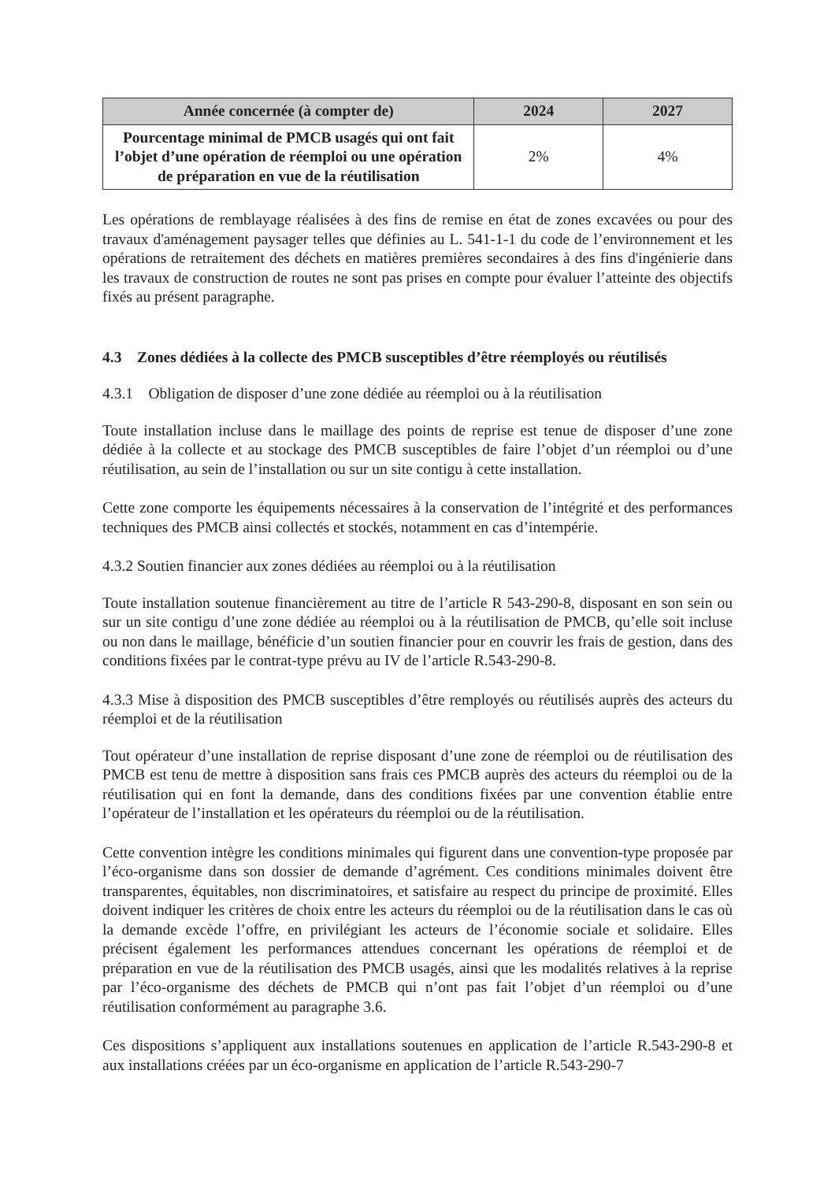| Année concernée (à compter de) | 2024 | 2027 |
| --- | --- | --- |
| Pourcentage minimal de PMCB usagés qui ont fait l’objet d’une opération de réemploi ou une opération de préparation en vue de la réutilisation | 2% | 4% |
Les opérations de remblayage réalisées à des fins de remise en état de zones excavées ou pour des travaux d'aménagement paysager telles que définies au L. 541-1-1 du code de l’environnement et les opérations de retraitement des déchets en matières premières secondaires à des fins d'ingénierie dans les travaux de construction de routes ne sont pas prises en compte pour évaluer l’atteinte des objectifs fixés au présent paragraphe.
4.3 Zones dédiées à la collecte des PMCB susceptibles d’être réemployés ou réutilisés
4.3.1 Obligation de disposer d’une zone dédiée au réemploi ou à la réutilisation
Toute installation incluse dans le maillage des points de reprise est tenue de disposer d’une zone dédiée à la collecte et au stockage des PMCB susceptibles de faire l’objet d’un réemploi ou d’une réutilisation, au sein de l’installation ou sur un site contigu à cette installation.
Cette zone comporte les équipements nécessaires à la conservation de l’intégrité et des performances techniques des PMCB ainsi collectés et stockés, notamment en cas d’intempérie.
4.3.2 Soutien financier aux zones dédiées au réemploi ou à la réutilisation
Toute installation soutenue financièrement au titre de l’article R 543-290-8, disposant en son sein ou sur un site contigu d’une zone dédiée au réemploi ou à la réutilisation de PMCB, qu’elle soit incluse ou non dans le maillage, bénéficie d’un soutien financier pour en couvrir les frais de gestion, dans des conditions fixées par le contrat-type prévu au IV de l’article R.543-290-8.
4.3.3 Mise à disposition des PMCB susceptibles d’être remployés ou réutilisés auprès des acteurs du réemploi et de la réutilisation
Tout opérateur d’une installation de reprise disposant d’une zone de réemploi ou de réutilisation des PMCB est tenu de mettre à disposition sans frais ces PMCB auprès des acteurs du réemploi ou de la réutilisation qui en font la demande, dans des conditions fixées par une convention établie entre l’opérateur de l’installation et les opérateurs du réemploi ou de la réutilisation.
Cette convention intègre les conditions minimales qui figurent dans une convention-type proposée par l’éco-organisme dans son dossier de demande d’agrément. Ces conditions minimales doivent être transparentes, équitables, non discriminatoires, et satisfaire au respect du principe de proximité. Elles doivent indiquer les critères de choix entre les acteurs du réemploi ou de la réutilisation dans le cas où la demande excède l’offre, en privilégiant les acteurs de l’économie sociale et solidaire. Elles précisent également les performances attendues concernant les opérations de réemploi et de préparation en vue de la réutilisation des PMCB usagés, ainsi que les modalités relatives à la reprise par l’éco-organisme des déchets de PMCB qui n’ont pas fait l’objet d’un réemploi ou d’une réutilisation conformément au paragraphe 3.6.
Ces dispositions s’appliquent aux installations soutenues en application de l’article R.543-290-8 et aux installations créées par un éco-organisme en application de l’article R.543-290-7